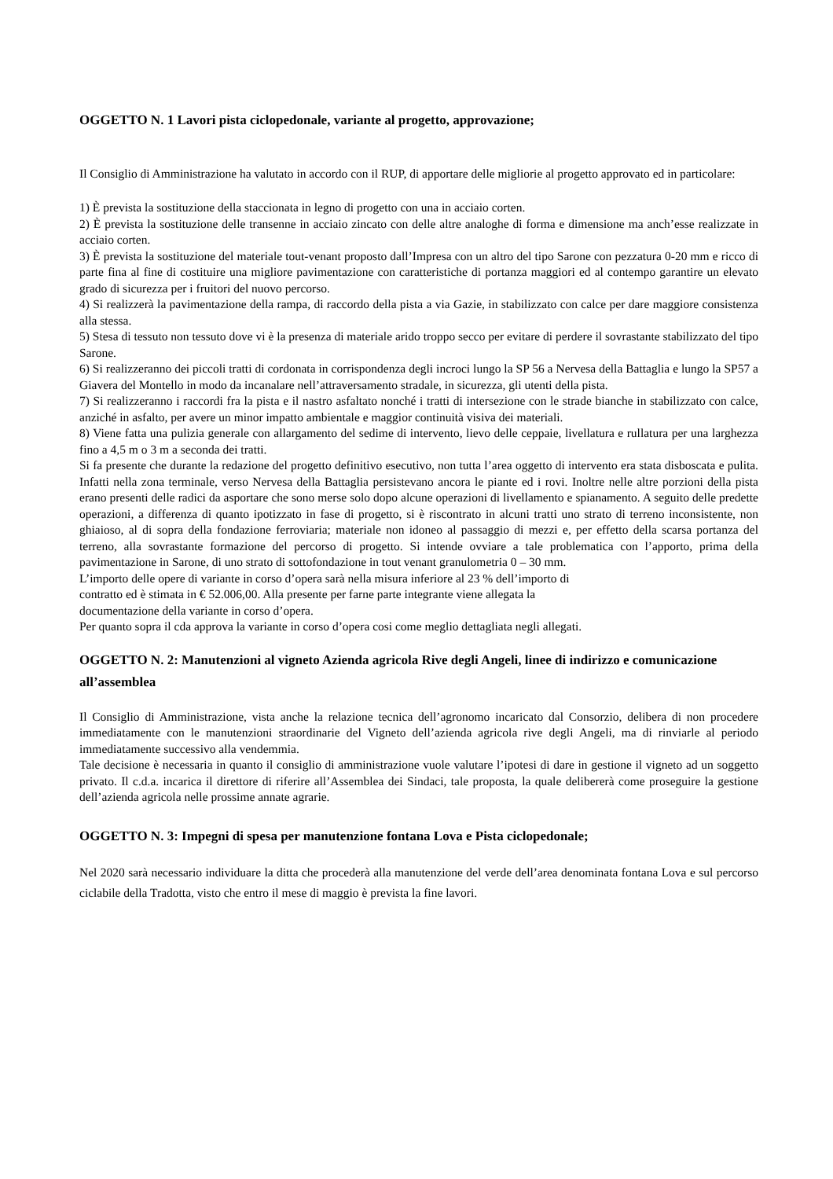OGGETTO N. 1 Lavori pista ciclopedonale, variante al progetto, approvazione;
Il Consiglio di Amministrazione ha valutato in accordo con il RUP, di apportare delle migliorie al progetto approvato ed in particolare:
1) È prevista la sostituzione della staccionata in legno di progetto con una in acciaio corten.
2) È prevista la sostituzione delle transenne in acciaio zincato con delle altre analoghe di forma e dimensione ma anch’esse realizzate in acciaio corten.
3) È prevista la sostituzione del materiale tout-venant proposto dall’Impresa con un altro del tipo Sarone con pezzatura 0-20 mm e ricco di parte fina al fine di costituire una migliore pavimentazione con caratteristiche di portanza maggiori ed al contempo garantire un elevato grado di sicurezza per i fruitori del nuovo percorso.
4) Si realizzerà la pavimentazione della rampa, di raccordo della pista a via Gazie, in stabilizzato con calce per dare maggiore consistenza alla stessa.
5) Stesa di tessuto non tessuto dove vi è la presenza di materiale arido troppo secco per evitare di perdere il sovrastante stabilizzato del tipo Sarone.
6) Si realizzeranno dei piccoli tratti di cordonata in corrispondenza degli incroci lungo la SP 56 a Nervesa della Battaglia e lungo la SP57 a Giavera del Montello in modo da incanalare nell’attraversamento stradale, in sicurezza, gli utenti della pista.
7) Si realizzeranno i raccordi fra la pista e il nastro asfaltato nonché i tratti di intersezione con le strade bianche in stabilizzato con calce, anziché in asfalto, per avere un minor impatto ambientale e maggior continuità visiva dei materiali.
8) Viene fatta una pulizia generale con allargamento del sedime di intervento, lievo delle ceppaie, livellatura e rullatura per una larghezza fino a 4,5 m o 3 m a seconda dei tratti.
Si fa presente che durante la redazione del progetto definitivo esecutivo, non tutta l’area oggetto di intervento era stata disboscata e pulita. Infatti nella zona terminale, verso Nervesa della Battaglia persistevano ancora le piante ed i rovi. Inoltre nelle altre porzioni della pista erano presenti delle radici da asportare che sono merse solo dopo alcune operazioni di livellamento e spianamento. A seguito delle predette operazioni, a differenza di quanto ipotizzato in fase di progetto, si è riscontrato in alcuni tratti uno strato di terreno inconsistente, non ghiaioso, al di sopra della fondazione ferroviaria; materiale non idoneo al passaggio di mezzi e, per effetto della scarsa portanza del terreno, alla sovrastante formazione del percorso di progetto. Si intende ovviare a tale problematica con l’apporto, prima della pavimentazione in Sarone, di uno strato di sottofondazione in tout venant granulometria 0 – 30 mm.
L’importo delle opere di variante in corso d’opera sarà nella misura inferiore al 23 % dell’importo di
contratto ed è stimata in € 52.006,00. Alla presente per farne parte integrante viene allegata la
documentazione della variante in corso d’opera.
Per quanto sopra il cda approva la variante in corso d’opera cosi come meglio dettagliata negli allegati.
OGGETTO N. 2: Manutenzioni al vigneto Azienda agricola Rive degli Angeli, linee di indirizzo e comunicazione all’assemblea
Il Consiglio di Amministrazione, vista anche la relazione tecnica dell’agronomo incaricato dal Consorzio, delibera di non procedere immediatamente con le manutenzioni straordinarie del Vigneto dell’azienda agricola rive degli Angeli, ma di rinviarle al periodo immediatamente successivo alla vendemmia.
Tale decisione è necessaria in quanto il consiglio di amministrazione vuole valutare l’ipotesi di dare in gestione il vigneto ad un soggetto privato. Il c.d.a. incarica il direttore di riferire all’Assemblea dei Sindaci, tale proposta, la quale delibererà come proseguire la gestione dell’azienda agricola nelle prossime annate agrarie.
OGGETTO N. 3: Impegni di spesa per manutenzione fontana Lova e Pista ciclopedonale;
Nel 2020 sarà necessario individuare la ditta che procederà alla manutenzione del verde dell’area denominata fontana Lova e sul percorso ciclabile della Tradotta, visto che entro il mese di maggio è prevista la fine lavori.